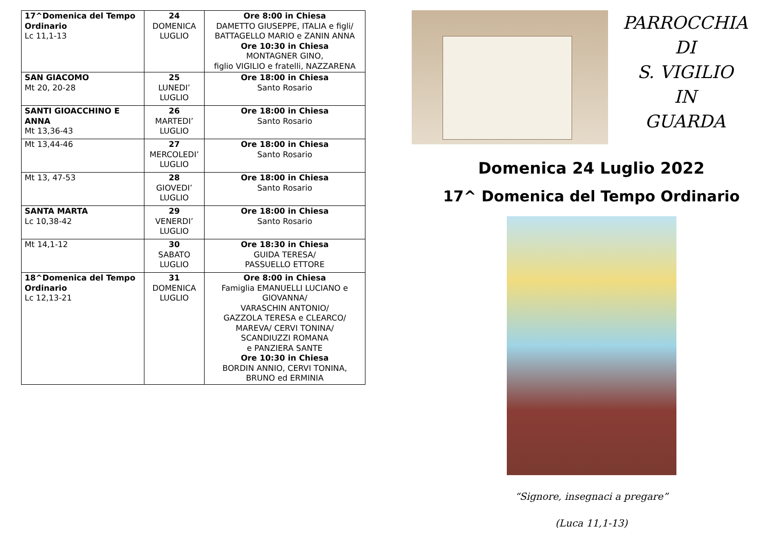| 17^Domenica del Tempo Ordinario Lc 11,1-13 | 24 DOMENICA LUGLIO | Ore 8:00 in Chiesa DAMETTO GIUSEPPE, ITALIA e figli/ BATTAGELLO MARIO e ZANIN ANNA Ore 10:30 in Chiesa MONTAGNER GINO, figlio VIGILIO e fratelli, NAZZARENA |
| SAN GIACOMO Mt 20, 20-28 | 25 LUNEDI’ LUGLIO | Ore 18:00 in Chiesa Santo Rosario |
| SANTI GIOACCHINO E ANNA Mt 13,36-43 | 26 MARTEDI’ LUGLIO | Ore 18:00 in Chiesa Santo Rosario |
| Mt 13,44-46 | 27 MERCOLEDI’ LUGLIO | Ore 18:00 in Chiesa Santo Rosario |
| Mt 13, 47-53 | 28 GIOVEDI’ LUGLIO | Ore 18:00 in Chiesa Santo Rosario |
| SANTA MARTA Lc 10,38-42 | 29 VENERDI’ LUGLIO | Ore 18:00 in Chiesa Santo Rosario |
| Mt 14,1-12 | 30 SABATO LUGLIO | Ore 18:30 in Chiesa GUIDA TERESA/ PASSUELLO ETTORE |
| 18^Domenica del Tempo Ordinario Lc 12,13-21 | 31 DOMENICA LUGLIO | Ore 8:00 in Chiesa Famiglia EMANUELLI LUCIANO e GIOVANNA/ VARASCHIN ANTONIO/ GAZZOLA TERESA e CLEARCO/ MAREVA/ CERVI TONINA/ SCANDIUZZI ROMANA e PANZIERA SANTE Ore 10:30 in Chiesa BORDIN ANNIO, CERVI TONINA, BRUNO ed ERMINIA |
PARROCCHIA
DI
S. VIGILIO
IN
GUARDA
Domenica 24 Luglio 2022
17^ Domenica del Tempo Ordinario
“Signore, insegnaci a pregare”
(Luca 11,1-13)